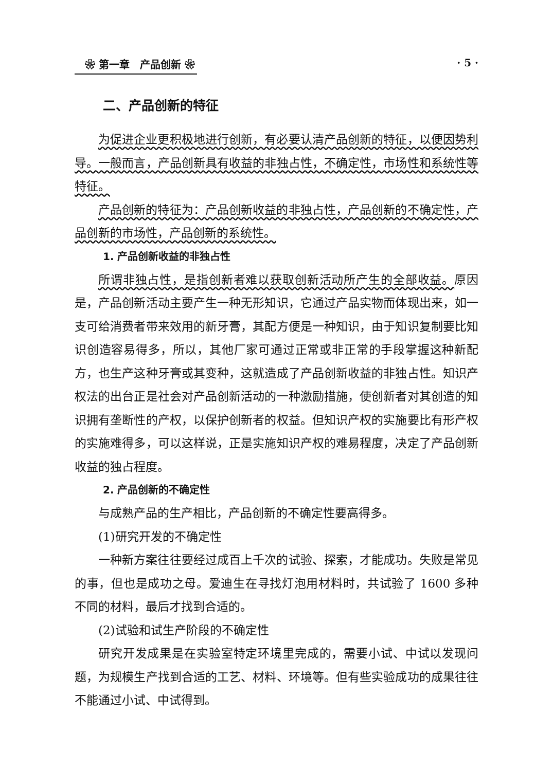❀ 第一章　产品创新 ❀ · 5 ·
二、产品创新的特征
为促进企业更积极地进行创新，有必要认清产品创新的特征，以便因势利导。一般而言，产品创新具有收益的非独占性，不确定性，市场性和系统性等特征。
产品创新的特征为：产品创新收益的非独占性，产品创新的不确定性，产品创新的市场性，产品创新的系统性。
1. 产品创新收益的非独占性
所谓非独占性，是指创新者难以获取创新活动所产生的全部收益。原因是，产品创新活动主要产生一种无形知识，它通过产品实物而体现出来，如一支可给消费者带来效用的新牙膏，其配方便是一种知识，由于知识复制要比知识创造容易得多，所以，其他厂家可通过正常或非正常的手段掌握这种新配方，也生产这种牙膏或其变种，这就造成了产品创新收益的非独占性。知识产权法的出台正是社会对产品创新活动的一种激励措施，使创新者对其创造的知识拥有垄断性的产权，以保护创新者的权益。但知识产权的实施要比有形产权的实施难得多，可以这样说，正是实施知识产权的难易程度，决定了产品创新收益的独占程度。
2. 产品创新的不确定性
与成熟产品的生产相比，产品创新的不确定性要高得多。
(1)研究开发的不确定性
一种新方案往往要经过成百上千次的试验、探索，才能成功。失败是常见的事，但也是成功之母。爱迪生在寻找灯泡用材料时，共试验了 1600 多种不同的材料，最后才找到合适的。
(2)试验和试生产阶段的不确定性
研究开发成果是在实验室特定环境里完成的，需要小试、中试以发现问题，为规模生产找到合适的工艺、材料、环境等。但有些实验成功的成果往往不能通过小试、中试得到。